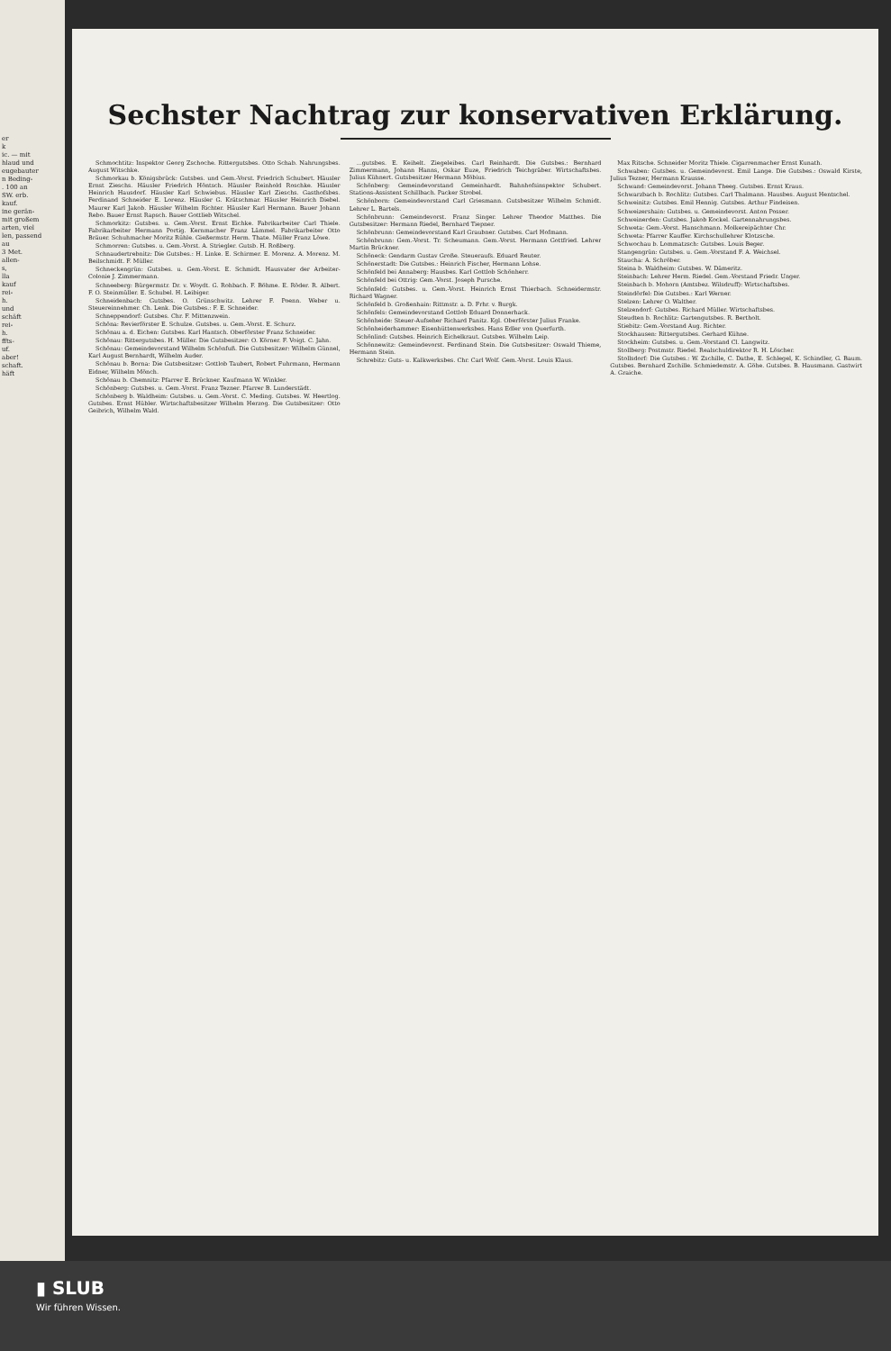er
k
ic. — mit
hlaud und
eugebauter
n Beding-
. 100 an
SW. erb.
kauf.
ine gerän-
mit großem
arten, viel
len, passend
au
3 Met.
allen-
s,
lla
kauf
rei-
h.
und
schäft
rei-
h.
ffts-
uf.
aber!
schaft.
häft
Sechster Nachtrag zur konservativen Erklärung.
Schmochtitz: Inspektor Georg Zschoche. Rittergutsbes. Otto Schab. Nahrungsbes. August Witschke.
Schmorkau b. Königsbrück: Gutsbes. und Gem.-Vorst. Friedrich Schubert. Häusler Ernst Zieschs. Häusler Friedrich Höntsch. Häusler Reinhold Roschke. Häusler Heinrich Hausdorf. Häusler Karl Schwiebus. Häusler Karl Zieschs. Gasthofsbes. Ferdinand Schneider E. Lorenz. Häusler G. Krätschmar. Häusler Heinrich Diebel. Maurer Karl Jakob. Häusler Wilhelm Richter. Häusler Karl Hermann. Bauer Johann Rebo. Bauer Ernst Rapsch. Bauer Gottlieb Witschel.
Schmorkitz: Gutsbes. u. Gem.-Vorst. Ernst Eichke. Fabrikarbeiter Carl Thiele. Fabrikarbeiter Hermann Portig. Kernmacher Franz Lämmel. Fabrikarbeiter Otto Bräuer. Schuhmacher Moritz Rühle. Gießermstr. Herm. Thate. Müller Franz Löwe.
Schmorren: Gutsbes. u. Gem.-Vorst. A. Striegler. Gutsb. H. Roßberg.
Schnaudertrebnitz: Die Gutsbes.: H. Linke. E. Schirmer. E. Morenz. A. Morenz. M. Beilschmidt. F. Müller.
Schneckengrün: Gutsbes. u. Gem.-Vorst. E. Schmidt. Hausvater der Arbeiter-Colonie J. Zimmermann.
Schneeberg: Bürgermstr. Dr. v. Woydt. G. Rohbach. F. Böhme. E. Röder. R. Albert. F. O. Steinmüller. E. Schubel. H. Leibiger.
Schneidenbach: Gutsbes. O. Grünschwitz. Lehrer F. Poenn. Weber u. Steuereinnehmer. Ch. Lenk. Die Gutsbes.: F. E. Schneider.
Schneppendorf: Gutsbes. Chr. F. Mittenzwein.
Schöna: Revierförster E. Schulze. Gutsbes. u. Gem.-Vorst. E. Schurz.
Schönau a. d. Eichen: Gutsbes. Karl Hantsch. Oberförster Franz Schneider.
Schönau: Rittergutsbes. H. Müller. Die Gutsbesitzer: O. Körner. F. Voigt. C. Jahn.
Schönau: Gemeindevorstand Wilhelm Schönfuß. Die Gutsbesitzer: Wilhelm Günnel, Karl August Bernhardt, Wilhelm Auder.
Schönau b. Borna: Die Gutsbesitzer: Gottlob Taubert, Robert Fuhrmann, Hermann Eidner, Wilhelm Mönch.
Schönau b. Chemnitz: Pfarrer E. Brückner. Kaufmann W. Winkler.
Schönberg: Gutsbes. u. Gem.-Vorst. Franz Tezner. Pfarrer B. Lunderstädt.
Schönberg b. Waldheim: Gutsbes. u. Gem.-Vorst. C. Meding. Gutsbes. W. Heertlog. Gutsbes. Ernst Hübler. Wirtschaftsbesitzer Wilhelm Herzog. Die Gutsbesitzer: Otto Geibrich, Wilhelm Wald.
...gutsbes. E. Keihelt. Ziegeleibes. Carl Reinhardt. Die Gutsbes.: Bernhard Zimmermann, Johann Hanns, Oskar Euze, Friedrich Teichgräber. Wirtschaftsbes. Julius Kühnert. Gutsbesitzer Hermann Möbius.
Schönberg: Gemeindevorstand Gemeinhardt. Bahnhofsinspektor Schubert. Stations-Assistent Schillbach. Packer Strobel.
Schönborn: Gemeindevorstand Carl Griesmann. Gutsbesitzer Wilhelm Schmidt. Lehrer L. Bartels.
Schönbrunn: Gemeindevorst. Franz Singer. Lehrer Theodor Matthes. Die Gutsbesitzer: Hermann Riedel, Bernhard Tiepner.
Schönbrunn: Gemeindevorstand Karl Graubner. Gutsbes. Carl Hofmann.
Schönbrunn: Gem.-Vorst. Tr. Scheumann. Gem.-Vorst. Hermann Gottfried. Lehrer Martin Brückner.
Schöneck: Gendarm Gustav Große. Steueraufs. Eduard Reuter.
Schönerstadt: Die Gutsbes.: Heinrich Fischer, Hermann Lohse.
Schönfeld bei Annaberg: Hausbes. Karl Gottlob Schönherr.
Schönfeld bei Ottrig: Gem.-Vorst. Joseph Pursche.
Schönfeld: Gutsbes. u. Gem.-Vorst. Heinrich Ernst Thierbach. Schneidermstr. Richard Wagner.
Schönfeld b. Großenhain: Rittmstr. a. D. Frhr. v. Burgk.
Schönfels: Gemeindevorstand Gottlob Eduard Donnerhack.
Schönheide: Steuer-Aufseher Richard Panitz. Kgl. Oberförster Julius Franke.
Schönheiderhammer: Eisenhüttenwerksbes. Hans Edler von Querfurth.
Schönlind: Gutsbes. Heinrich Eichelkraut. Gutsbes. Wilhelm Leip.
Schönnewitz: Gemeindevorst. Ferdinand Stein. Die Gutsbesitzer: Oswald Thieme, Hermann Stein.
Schrebitz: Guts- u. Kalkwerksbes. Chr. Carl Wolf. Gem.-Vorst. Louis Klaus.
Max Ritsche. Schneider Moritz Thiele. Cigarrenmacher Ernst Kunath.
Schwaben: Gutsbes. u. Gemeindevorst. Emil Lange. Die Gutsbes.: Oswald Kirste, Julius Tezner, Hermann Krausse.
Schwand: Gemeindevorst. Johann Theeg. Gutsbes. Ernst Kraus.
Schwarzbach b. Rochlitz: Gutsbes. Carl Thalmann. Hausbes. August Hentschel.
Schweinitz: Gutsbes. Emil Hennig. Gutsbes. Arthur Findeisen.
Schweizershain: Gutsbes. u. Gemeindevorst. Anton Posser.
Schweinerden: Gutsbes. Jakob Kockel. Gartennahrungsbes.
Schweta: Gem.-Vorst. Hanschmann. Molkereipächter Chr.
Schweta: Pfarrer Kauffer. Kirchschullehrer Klotzsche.
Schwochau b. Lommatzsch: Gutsbes. Louis Beger.
Stangengrün: Gutsbes. u. Gem.-Vorstand F. A. Weichsel.
Staucha: A. Schröber.
Steina b. Waldheim: Gutsbes. W. Dämeritz.
Steinbach: Lehrer Herm. Riedel. Gem.-Vorstand Friedr. Unger.
Steinbach b. Mohorn (Amtsbez. Wilsdruff): Wirtschaftsbes.
Steindörfel: Die Gutsbes.: Karl Werner.
Stelzen: Lehrer O. Walther.
Stelzendorf: Gutsbes. Richard Müller. Wirtschaftsbes.
Steudten b. Rochlitz: Gartengutsbes. R. Bertholt.
Stiebitz: Gem.-Vorstand Aug. Richter.
Stockhausen: Rittergutsbes. Gerhard Kühne.
Stockheim: Gutsbes. u. Gem.-Vorstand Cl. Langwitz.
Stollberg: Postmstr. Riedel. Realschuldirektor R. H. Löscher.
Stollsdorf: Die Gutsbes.: W. Zschille, C. Dathe, E. Schlegel, K. Schindler, G. Baum. Gutsbes. Bernhard Zschille. Schmiedemstr. A. Göhe. Gutsbes. B. Hausmann. Gastwirt A. Graiche.
▮ SLUB
Wir führen Wissen.